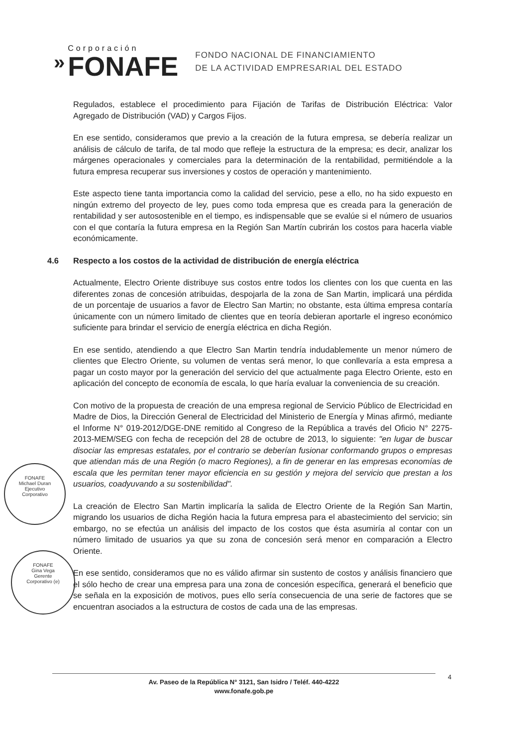»
Corporación
FONAFE
FONDO NACIONAL DE FINANCIAMIENTO
DE LA ACTIVIDAD EMPRESARIAL DEL ESTADO
Regulados, establece el procedimiento para Fijación de Tarifas de Distribución Eléctrica: Valor Agregado de Distribución (VAD) y Cargos Fijos.
En ese sentido, consideramos que previo a la creación de la futura empresa, se debería realizar un análisis de cálculo de tarifa, de tal modo que refleje la estructura de la empresa; es decir, analizar los márgenes operacionales y comerciales para la determinación de la rentabilidad, permitiéndole a la futura empresa recuperar sus inversiones y costos de operación y mantenimiento.
Este aspecto tiene tanta importancia como la calidad del servicio, pese a ello, no ha sido expuesto en ningún extremo del proyecto de ley, pues como toda empresa que es creada para la generación de rentabilidad y ser autosostenible en el tiempo, es indispensable que se evalúe si el número de usuarios con el que contaría la futura empresa en la Región San Martín cubrirán los costos para hacerla viable económicamente.
4.6 Respecto a los costos de la actividad de distribución de energía eléctrica
Actualmente, Electro Oriente distribuye sus costos entre todos los clientes con los que cuenta en las diferentes zonas de concesión atribuidas, despojarla de la zona de San Martin, implicará una pérdida de un porcentaje de usuarios a favor de Electro San Martin; no obstante, esta última empresa contaría únicamente con un número limitado de clientes que en teoría debieran aportarle el ingreso económico suficiente para brindar el servicio de energía eléctrica en dicha Región.
En ese sentido, atendiendo a que Electro San Martin tendría indudablemente un menor número de clientes que Electro Oriente, su volumen de ventas será menor, lo que conllevaría a esta empresa a pagar un costo mayor por la generación del servicio del que actualmente paga Electro Oriente, esto en aplicación del concepto de economía de escala, lo que haría evaluar la conveniencia de su creación.
Con motivo de la propuesta de creación de una empresa regional de Servicio Público de Electricidad en Madre de Dios, la Dirección General de Electricidad del Ministerio de Energía y Minas afirmó, mediante el Informe N° 019-2012/DGE-DNE remitido al Congreso de la República a través del Oficio N° 2275-2013-MEM/SEG con fecha de recepción del 28 de octubre de 2013, lo siguiente: "en lugar de buscar disociar las empresas estatales, por el contrario se deberían fusionar conformando grupos o empresas que atiendan más de una Región (o macro Regiones), a fin de generar en las empresas economías de escala que les permitan tener mayor eficiencia en su gestión y mejora del servicio que prestan a los usuarios, coadyuvando a su sostenibilidad".
La creación de Electro San Martin implicaría la salida de Electro Oriente de la Región San Martin, migrando los usuarios de dicha Región hacia la futura empresa para el abastecimiento del servicio; sin embargo, no se efectúa un análisis del impacto de los costos que ésta asumiría al contar con un número limitado de usuarios ya que su zona de concesión será menor en comparación a Electro Oriente.
En ese sentido, consideramos que no es válido afirmar sin sustento de costos y análisis financiero que el sólo hecho de crear una empresa para una zona de concesión específica, generará el beneficio que se señala en la exposición de motivos, pues ello sería consecuencia de una serie de factores que se encuentran asociados a la estructura de costos de cada una de las empresas.
FONAFE
Michael Duran
Ejecutivo
Corporativo
FONAFE
Gina Vega
Gerente
Corporativo (e)
Av. Paseo de la República N° 3121, San Isidro / Teléf. 440-4222
www.fonafe.gob.pe
4